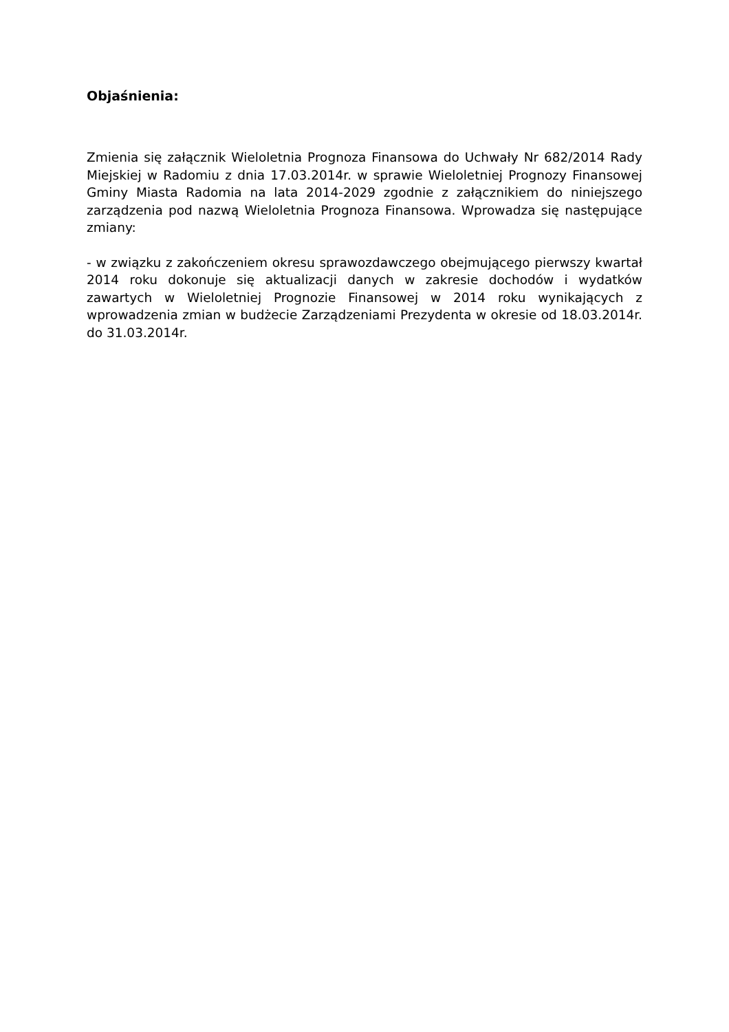Objaśnienia:
Zmienia się załącznik Wieloletnia Prognoza Finansowa do Uchwały Nr 682/2014 Rady Miejskiej w Radomiu z dnia 17.03.2014r. w sprawie Wieloletniej Prognozy Finansowej Gminy Miasta Radomia na lata 2014-2029 zgodnie z załącznikiem do niniejszego zarządzenia pod nazwą Wieloletnia Prognoza Finansowa. Wprowadza się następujące zmiany:
- w związku z zakończeniem okresu sprawozdawczego obejmującego pierwszy kwartał 2014 roku dokonuje się aktualizacji danych w zakresie dochodów i wydatków zawartych w Wieloletniej Prognozie Finansowej w 2014 roku wynikających z wprowadzenia zmian w budżecie Zarządzeniami Prezydenta w okresie od 18.03.2014r. do 31.03.2014r.